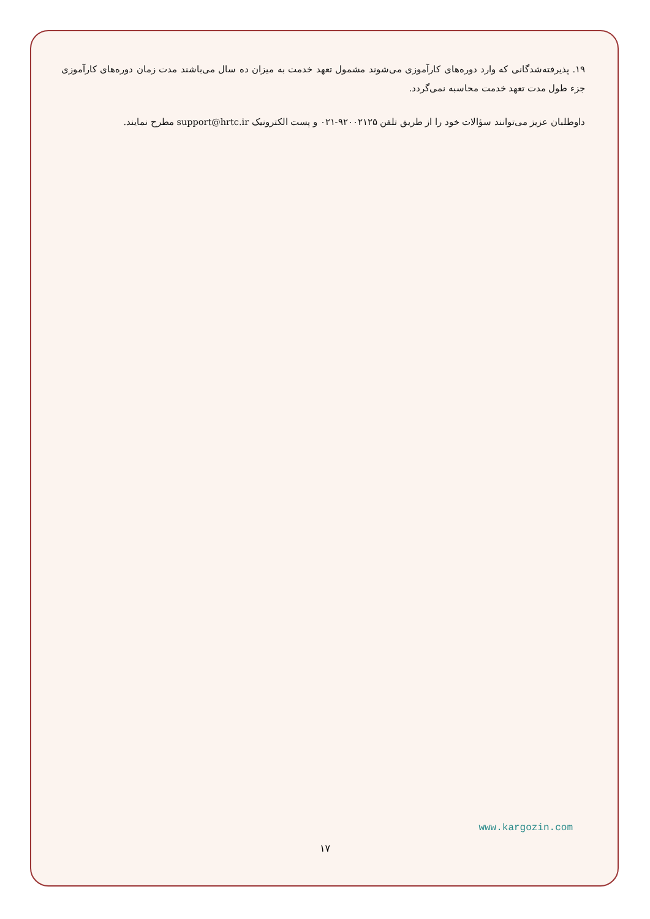۱۹. پذیرفته‌شدگانی که وارد دوره‌های کارآموزی می‌شوند مشمول تعهد خدمت به میزان ده سال می‌باشند مدت زمان دوره‌های کارآموزی جزء طول مدت تعهد خدمت محاسبه نمی‌گردد.
داوطلبان عزیز می‌توانند سؤالات خود را از طریق تلفن ۹۲۰۰۲۱۲۵-۰۲۱ و پست الکترونیک support@hrtc.ir مطرح نمایند.
www.kargozin.com
۱۷